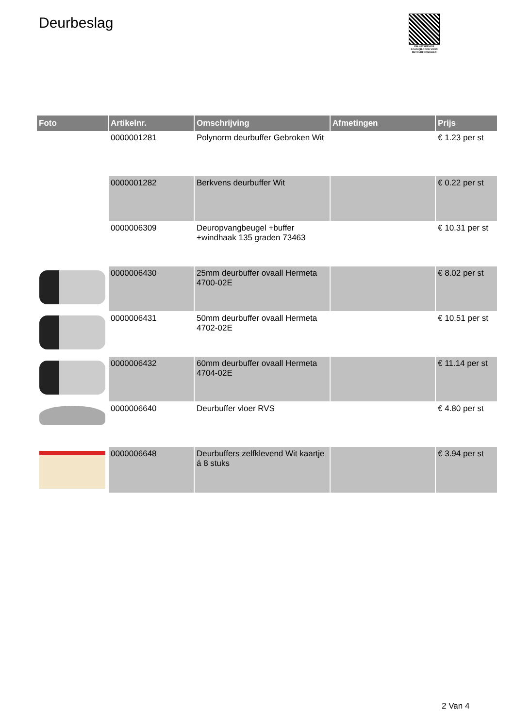Deurbeslag
PALLETSERVICE
SCAN QR-CODE VOOR RETOURFORMULIER
| Foto | Artikelnr. | Omschrijving | Afmetingen | Prijs |
| --- | --- | --- | --- | --- |
| | 0000001281 | Polynorm deurbuffer Gebroken Wit | | € 1.23 per st |
| | 0000001282 | Berkvens deurbuffer Wit | | € 0.22 per st |
| | 0000006309 | Deuropvangbeugel +buffer +windhaak 135 graden 73463 | | € 10.31 per st |
| | 0000006430 | 25mm deurbuffer ovaall Hermeta 4700-02E | | € 8.02 per st |
| | 0000006431 | 50mm deurbuffer ovaall Hermeta 4702-02E | | € 10.51 per st |
| | 0000006432 | 60mm deurbuffer ovaall Hermeta 4704-02E | | € 11.14 per st |
| | 0000006640 | Deurbuffer vloer RVS | | € 4.80 per st |
| | 0000006648 | Deurbuffers zelfklevend Wit kaartje á 8 stuks | | € 3.94 per st |
2 Van 4